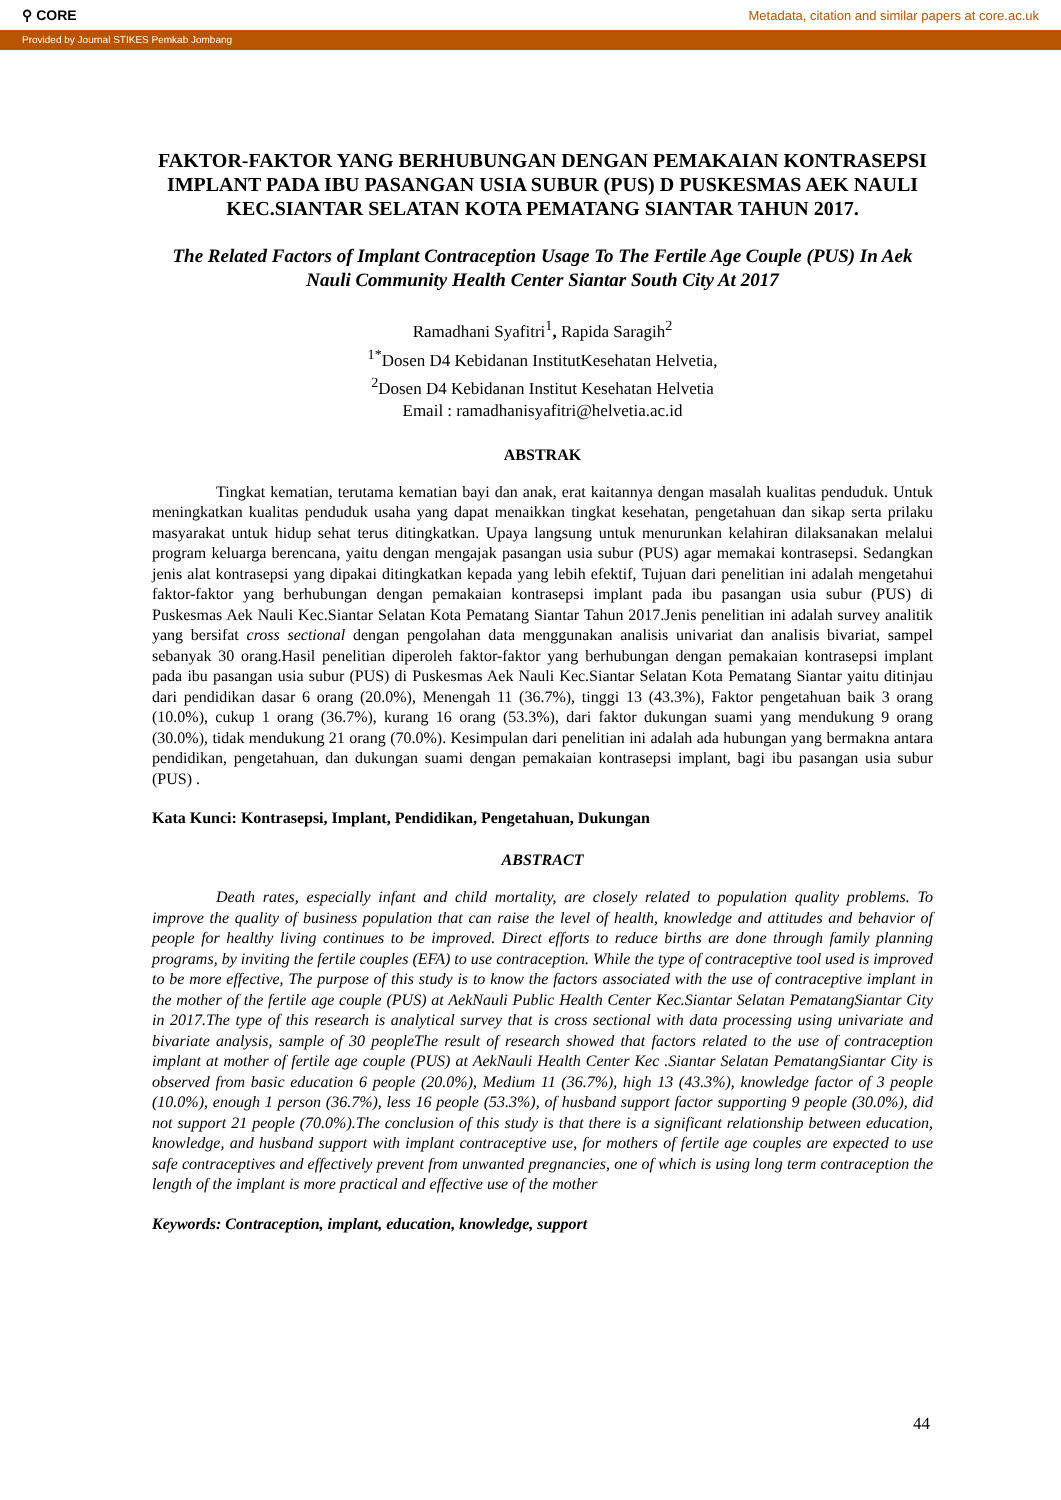⚲ CORE Metadata, citation and similar papers at core.ac.uk
Provided by Journal STIKES Pemkab Jombang
FAKTOR-FAKTOR YANG BERHUBUNGAN DENGAN PEMAKAIAN KONTRASEPSI IMPLANT PADA IBU PASANGAN USIA SUBUR (PUS) D PUSKESMAS AEK NAULI KEC.SIANTAR SELATAN KOTA PEMATANG SIANTAR TAHUN 2017.
The Related Factors of Implant Contraception Usage To The Fertile Age Couple (PUS) In Aek Nauli Community Health Center Siantar South City At 2017
Ramadhani Syafitri<sup>1</sup>, Rapida Saragih<sup>2</sup>
<sup>1*</sup>Dosen D4 Kebidanan InstitutKesehatan Helvetia,
<sup>2</sup> Dosen D4 Kebidanan Institut Kesehatan Helvetia
Email : ramadhanisyafitri@helvetia.ac.id
ABSTRAK
Tingkat kematian, terutama kematian bayi dan anak, erat kaitannya dengan masalah kualitas penduduk. Untuk meningkatkan kualitas penduduk usaha yang dapat menaikkan tingkat kesehatan, pengetahuan dan sikap serta prilaku masyarakat untuk hidup sehat terus ditingkatkan. Upaya langsung untuk menurunkan kelahiran dilaksanakan melalui program keluarga berencana, yaitu dengan mengajak pasangan usia subur (PUS) agar memakai kontrasepsi. Sedangkan jenis alat kontrasepsi yang dipakai ditingkatkan kepada yang lebih efektif, Tujuan dari penelitian ini adalah mengetahui faktor-faktor yang berhubungan dengan pemakaian kontrasepsi implant pada ibu pasangan usia subur (PUS) di Puskesmas Aek Nauli Kec.Siantar Selatan Kota Pematang Siantar Tahun 2017.Jenis penelitian ini adalah survey analitik yang bersifat cross sectional dengan pengolahan data menggunakan analisis univariat dan analisis bivariat, sampel sebanyak 30 orang.Hasil penelitian diperoleh faktor-faktor yang berhubungan dengan pemakaian kontrasepsi implant pada ibu pasangan usia subur (PUS) di Puskesmas Aek Nauli Kec.Siantar Selatan Kota Pematang Siantar yaitu ditinjau dari pendidikan dasar 6 orang (20.0%), Menengah 11 (36.7%), tinggi 13 (43.3%), Faktor pengetahuan baik 3 orang (10.0%), cukup 1 orang (36.7%), kurang 16 orang (53.3%), dari faktor dukungan suami yang mendukung 9 orang (30.0%), tidak mendukung 21 orang (70.0%). Kesimpulan dari penelitian ini adalah ada hubungan yang bermakna antara pendidikan, pengetahuan, dan dukungan suami dengan pemakaian kontrasepsi implant, bagi ibu pasangan usia subur (PUS) .
Kata Kunci: Kontrasepsi, Implant, Pendidikan, Pengetahuan, Dukungan
ABSTRACT
Death rates, especially infant and child mortality, are closely related to population quality problems. To improve the quality of business population that can raise the level of health, knowledge and attitudes and behavior of people for healthy living continues to be improved. Direct efforts to reduce births are done through family planning programs, by inviting the fertile couples (EFA) to use contraception. While the type of contraceptive tool used is improved to be more effective, The purpose of this study is to know the factors associated with the use of contraceptive implant in the mother of the fertile age couple (PUS) at AekNauli Public Health Center Kec.Siantar Selatan PematangSiantar City in 2017.The type of this research is analytical survey that is cross sectional with data processing using univariate and bivariate analysis, sample of 30 peopleThe result of research showed that factors related to the use of contraception implant at mother of fertile age couple (PUS) at AekNauli Health Center Kec .Siantar Selatan PematangSiantar City is observed from basic education 6 people (20.0%), Medium 11 (36.7%), high 13 (43.3%), knowledge factor of 3 people (10.0%), enough 1 person (36.7%), less 16 people (53.3%), of husband support factor supporting 9 people (30.0%), did not support 21 people (70.0%).The conclusion of this study is that there is a significant relationship between education, knowledge, and husband support with implant contraceptive use, for mothers of fertile age couples are expected to use safe contraceptives and effectively prevent from unwanted pregnancies, one of which is using long term contraception the length of the implant is more practical and effective use of the mother
Keywords: Contraception, implant, education, knowledge, support
44